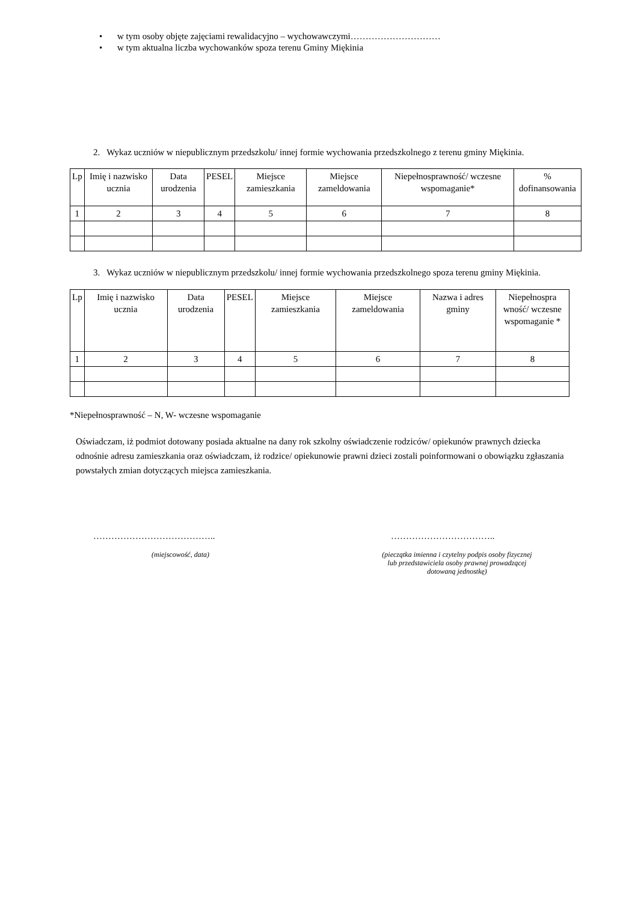• w tym osoby objęte zajęciami rewalidacyjno – wychowawczymi…………………………
• w tym aktualna liczba wychowanków spoza terenu Gminy Miękinia
2. Wykaz uczniów w niepublicznym przedszkolu/ innej formie wychowania przedszkolnego z terenu gminy Miękinia.
| Lp | Imię i nazwisko ucznia | Data urodzenia | PESEL | Miejsce zamieszkania | Miejsce zameldowania | Niepełnosprawność/ wczesne wspomaganie* | % dofinansowania |
| 1 | 2 | 3 | 4 | 5 | 6 | 7 | 8 |
3. Wykaz uczniów w niepublicznym przedszkolu/ innej formie wychowania przedszkolnego spoza terenu gminy Miękinia.
| Lp | Imię i nazwisko ucznia | Data urodzenia | PESEL | Miejsce zamieszkania | Miejsce zameldowania | Nazwa i adres gminy | Niepełnospra wność/ wczesne wspomaganie * |
| 1 | 2 | 3 | 4 | 5 | 6 | 7 | 8 |
*Niepełnosprawność – N, W- wczesne wspomaganie
Oświadczam, iż podmiot dotowany posiada aktualne na dany rok szkolny oświadczenie rodziców/ opiekunów prawnych dziecka odnośnie adresu zamieszkania oraz oświadczam, iż rodzice/ opiekunowie prawni dzieci zostali poinformowani o obowiązku zgłaszania powstałych zmian dotyczących miejsca zamieszkania.
………………………………….. ……………………………..
(miejscowość, data)
(pieczątka imienna i czytelny podpis osoby fizycznej lub przedstawiciela osoby prawnej prowadzącej dotowaną jednostkę)